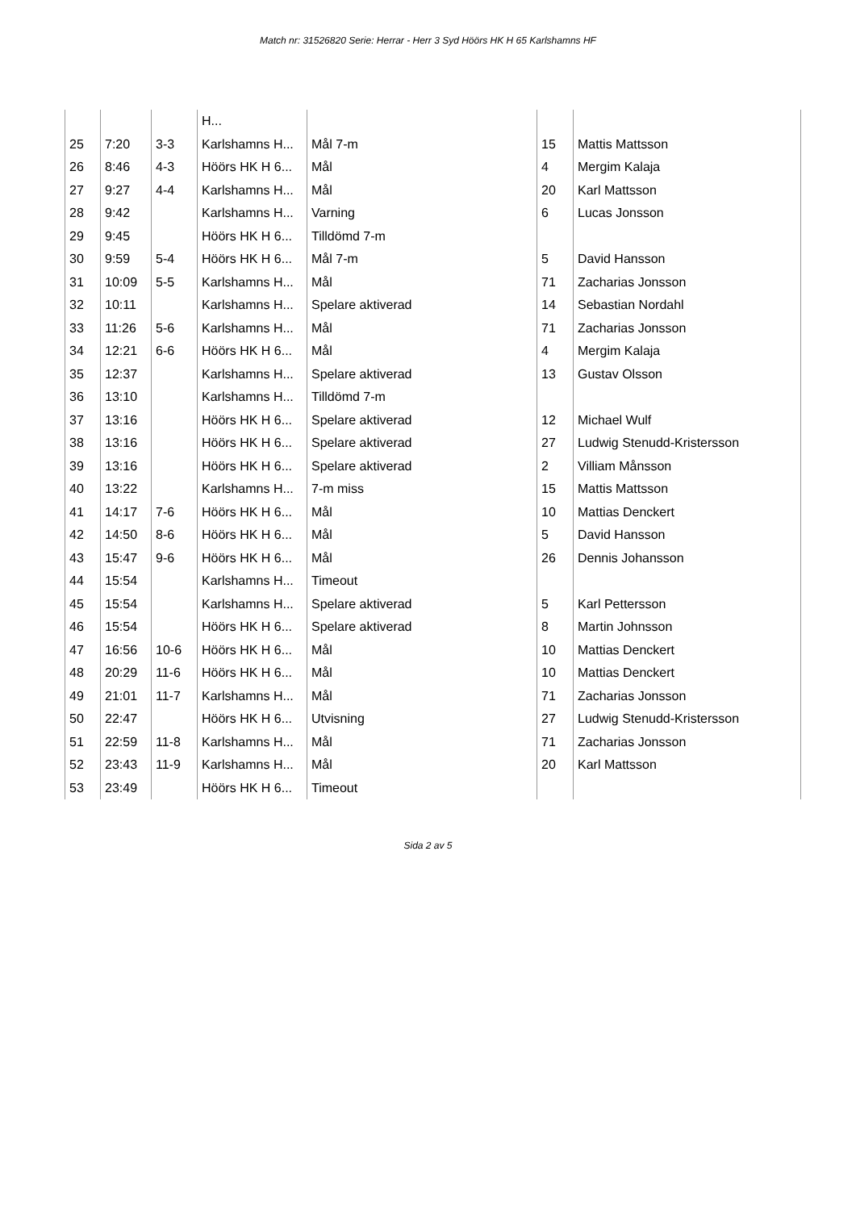Match nr: 31526820 Serie: Herrar - Herr 3 Syd Höörs HK H 65 Karlshamns HF
| | | | H... | | | |
| 25 | 7:20 | 3-3 | Karlshamns H... | Mål 7-m | 15 | Mattis Mattsson |
| 26 | 8:46 | 4-3 | Höörs HK H 6... | Mål | 4 | Mergim Kalaja |
| 27 | 9:27 | 4-4 | Karlshamns H... | Mål | 20 | Karl Mattsson |
| 28 | 9:42 | | Karlshamns H... | Varning | 6 | Lucas Jonsson |
| 29 | 9:45 | | Höörs HK H 6... | Tilldömd 7-m | | |
| 30 | 9:59 | 5-4 | Höörs HK H 6... | Mål 7-m | 5 | David Hansson |
| 31 | 10:09 | 5-5 | Karlshamns H... | Mål | 71 | Zacharias Jonsson |
| 32 | 10:11 | | Karlshamns H... | Spelare aktiverad | 14 | Sebastian Nordahl |
| 33 | 11:26 | 5-6 | Karlshamns H... | Mål | 71 | Zacharias Jonsson |
| 34 | 12:21 | 6-6 | Höörs HK H 6... | Mål | 4 | Mergim Kalaja |
| 35 | 12:37 | | Karlshamns H... | Spelare aktiverad | 13 | Gustav Olsson |
| 36 | 13:10 | | Karlshamns H... | Tilldömd 7-m | | |
| 37 | 13:16 | | Höörs HK H 6... | Spelare aktiverad | 12 | Michael Wulf |
| 38 | 13:16 | | Höörs HK H 6... | Spelare aktiverad | 27 | Ludwig Stenudd-Kristersson |
| 39 | 13:16 | | Höörs HK H 6... | Spelare aktiverad | 2 | Villiam Månsson |
| 40 | 13:22 | | Karlshamns H... | 7-m miss | 15 | Mattis Mattsson |
| 41 | 14:17 | 7-6 | Höörs HK H 6... | Mål | 10 | Mattias Denckert |
| 42 | 14:50 | 8-6 | Höörs HK H 6... | Mål | 5 | David Hansson |
| 43 | 15:47 | 9-6 | Höörs HK H 6... | Mål | 26 | Dennis Johansson |
| 44 | 15:54 | | Karlshamns H... | Timeout | | |
| 45 | 15:54 | | Karlshamns H... | Spelare aktiverad | 5 | Karl Pettersson |
| 46 | 15:54 | | Höörs HK H 6... | Spelare aktiverad | 8 | Martin Johnsson |
| 47 | 16:56 | 10-6 | Höörs HK H 6... | Mål | 10 | Mattias Denckert |
| 48 | 20:29 | 11-6 | Höörs HK H 6... | Mål | 10 | Mattias Denckert |
| 49 | 21:01 | 11-7 | Karlshamns H... | Mål | 71 | Zacharias Jonsson |
| 50 | 22:47 | | Höörs HK H 6... | Utvisning | 27 | Ludwig Stenudd-Kristersson |
| 51 | 22:59 | 11-8 | Karlshamns H... | Mål | 71 | Zacharias Jonsson |
| 52 | 23:43 | 11-9 | Karlshamns H... | Mål | 20 | Karl Mattsson |
| 53 | 23:49 | | Höörs HK H 6... | Timeout | | |
Sida 2 av 5